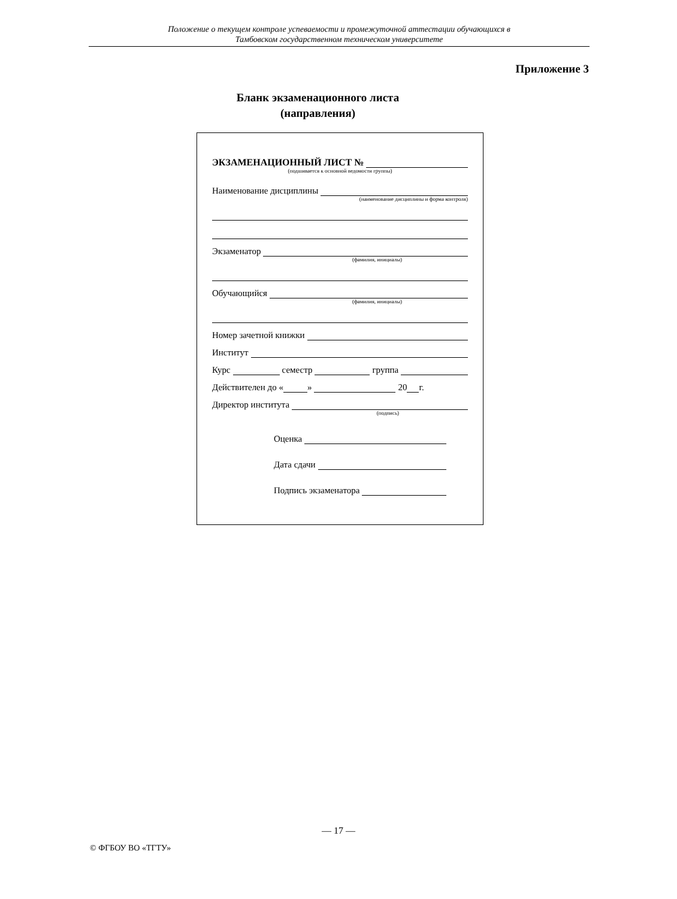Положение о текущем контроле успеваемости и промежуточной аттестации обучающихся в
Тамбовском государственном техническом университете
Приложение 3
Бланк экзаменационного листа
(направления)
ЭКЗАМЕНАЦИОННЫЙ ЛИСТ №
(подшивается к основной ведомости группы)
Наименование дисциплины
(наименование дисциплины и форма контроля)
Экзаменатор
(фамилия, инициалы)
Обучающийся
(фамилия, инициалы)
Номер зачетной книжки
Институт
Курс семестр группа
Действителен до « » 20 г.
Директор института
(подпись)
Оценка
Дата сдачи
Подпись экзаменатора
— 17 —
© ФГБОУ ВО «ТГТУ»